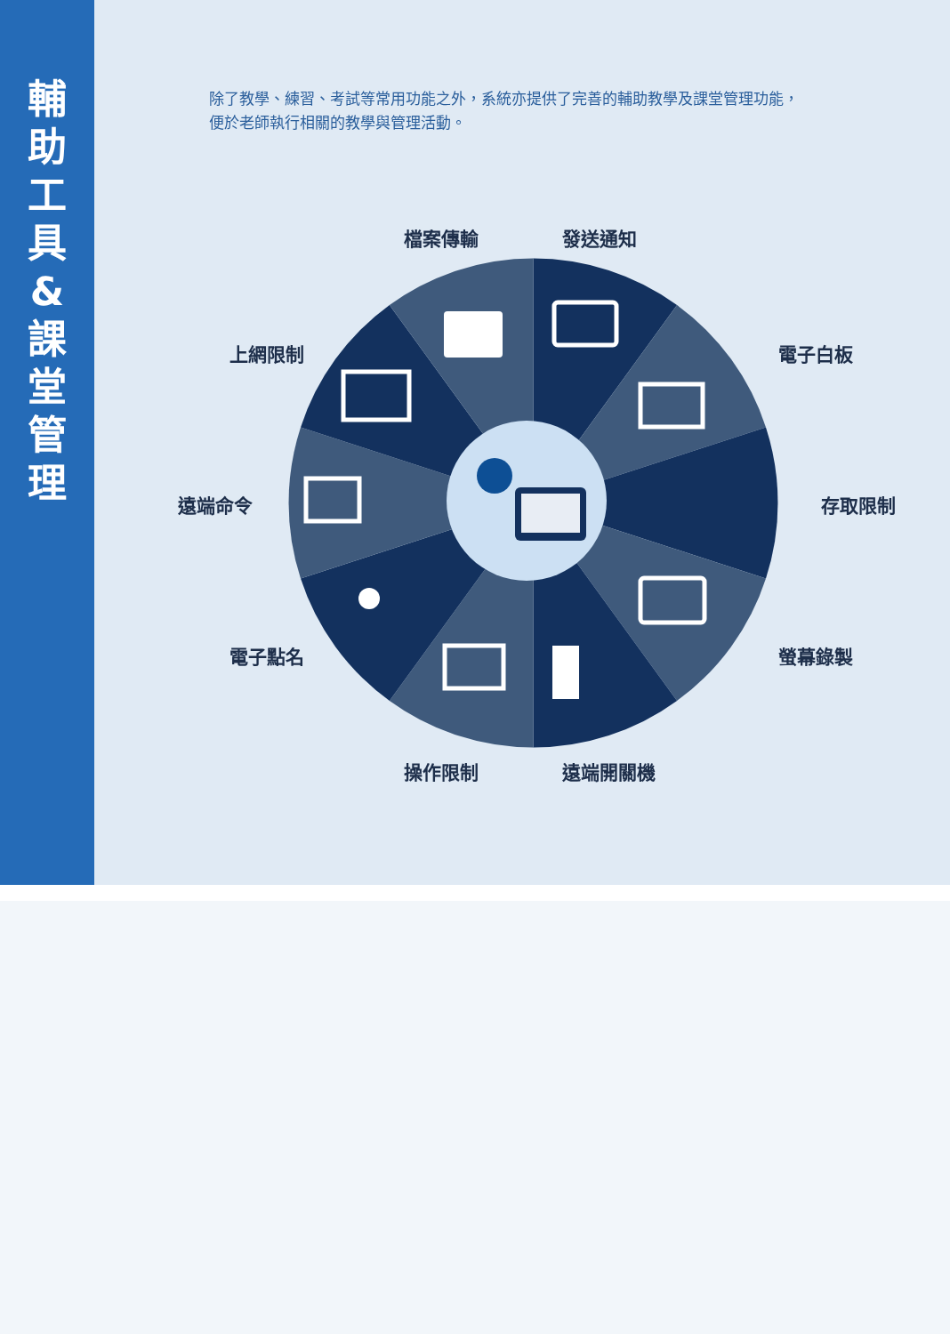輔
助
工
具
&
課
堂
管
理
除了教學、練習、考試等常用功能之外，系統亦提供了完善的輔助教學及課堂管理功能，
便於老師執行相關的教學與管理活動。
檔案傳輸 發送通知
上網限制
遠端命令
電子點名
電子白板
存取限制
螢幕錄製
操作限制 遠端開關機